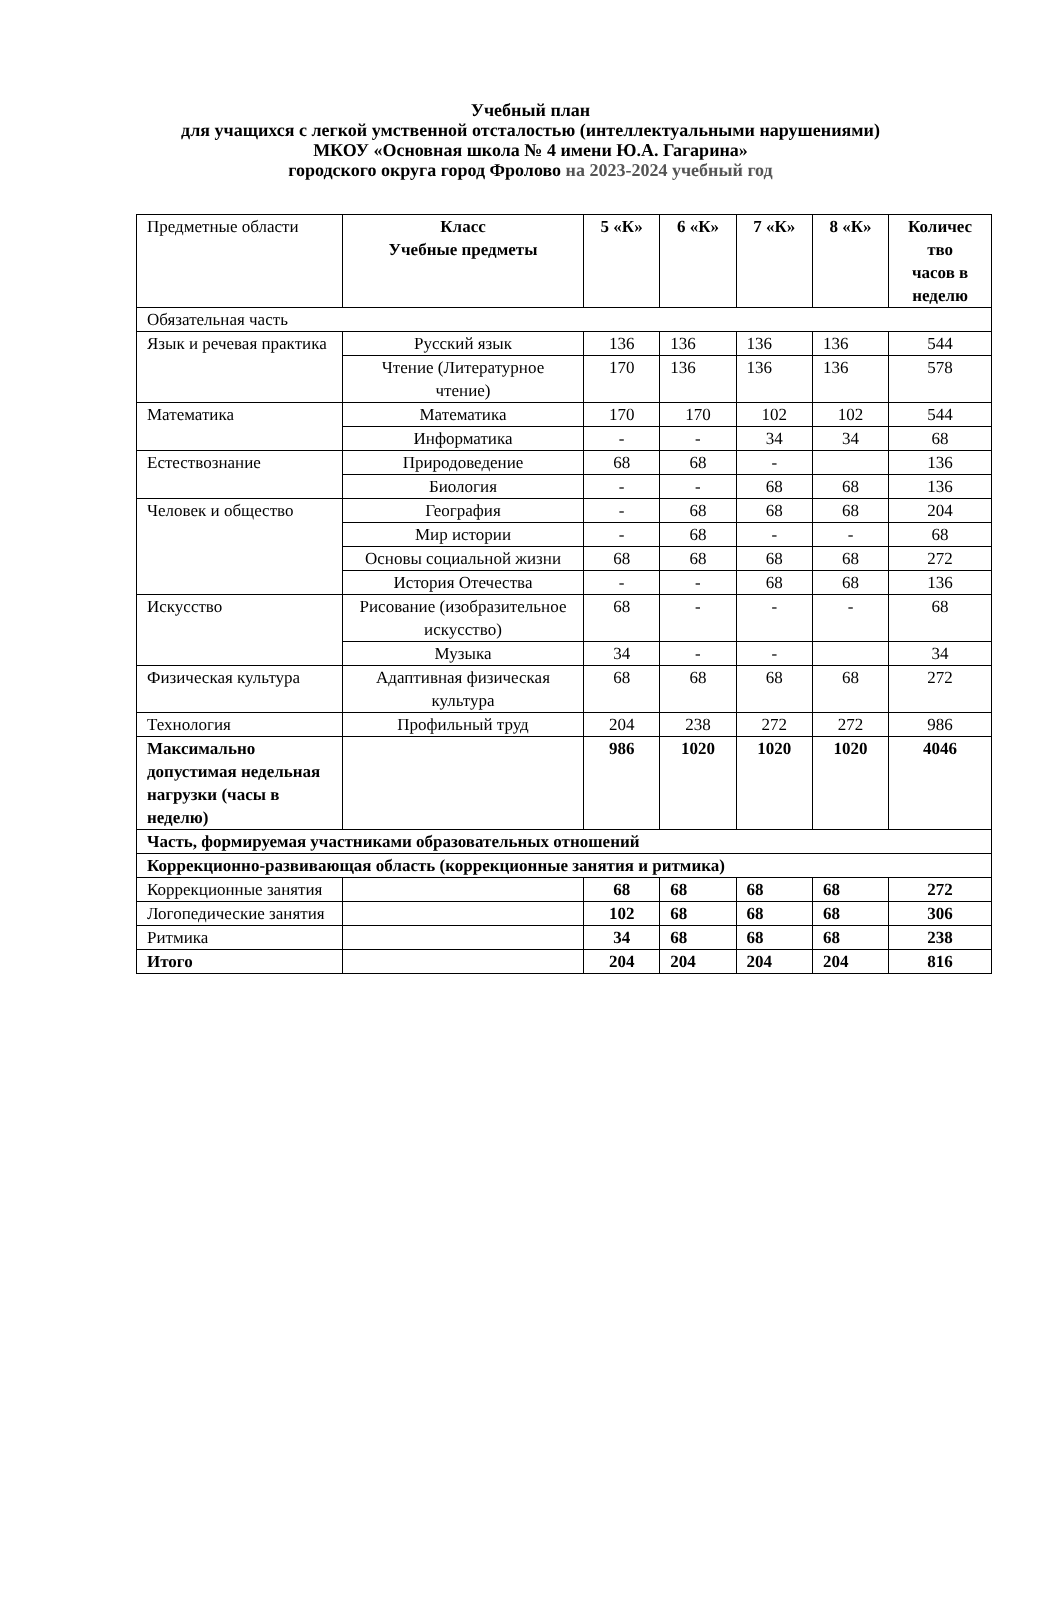Учебный план
для учащихся с легкой умственной отсталостью (интеллектуальными нарушениями)
МКОУ «Основная школа № 4 имени Ю.А. Гагарина»
городского округа город Фролово на 2023-2024 учебный год
| Предметные области | Класс Учебные предметы | 5 «К» | 6 «К» | 7 «К» | 8 «К» | Количес тво часов в неделю |
| Обязательная часть | | | | | | |
| Язык и речевая практика | Русский язык | 136 | 136 | 136 | 136 | 544 |
| | Чтение (Литературное чтение) | 170 | 136 | 136 | 136 | 578 |
| Математика | Математика | 170 | 170 | 102 | 102 | 544 |
| | Информатика | - | - | 34 | 34 | 68 |
| Естествознание | Природоведение | 68 | 68 | - | | 136 |
| | Биология | - | - | 68 | 68 | 136 |
| Человек и общество | География | - | 68 | 68 | 68 | 204 |
| | Мир истории | - | 68 | - | - | 68 |
| | Основы социальной жизни | 68 | 68 | 68 | 68 | 272 |
| | История Отечества | - | - | 68 | 68 | 136 |
| Искусство | Рисование (изобразительное искусство) | 68 | - | - | - | 68 |
| | Музыка | 34 | - | - | | 34 |
| Физическая культура | Адаптивная физическая культура | 68 | 68 | 68 | 68 | 272 |
| Технология | Профильный труд | 204 | 238 | 272 | 272 | 986 |
| Максимально допустимая недельная нагрузки (часы в неделю) | | 986 | 1020 | 1020 | 1020 | 4046 |
| Часть, формируемая участниками образовательных отношений | | | | | | |
| Коррекционно-развивающая область (коррекционные занятия и ритмика) | | | | | | |
| Коррекционные занятия | | 68 | 68 | 68 | 68 | 272 |
| Логопедические занятия | | 102 | 68 | 68 | 68 | 306 |
| Ритмика | | 34 | 68 | 68 | 68 | 238 |
| Итого | | 204 | 204 | 204 | 204 | 816 |